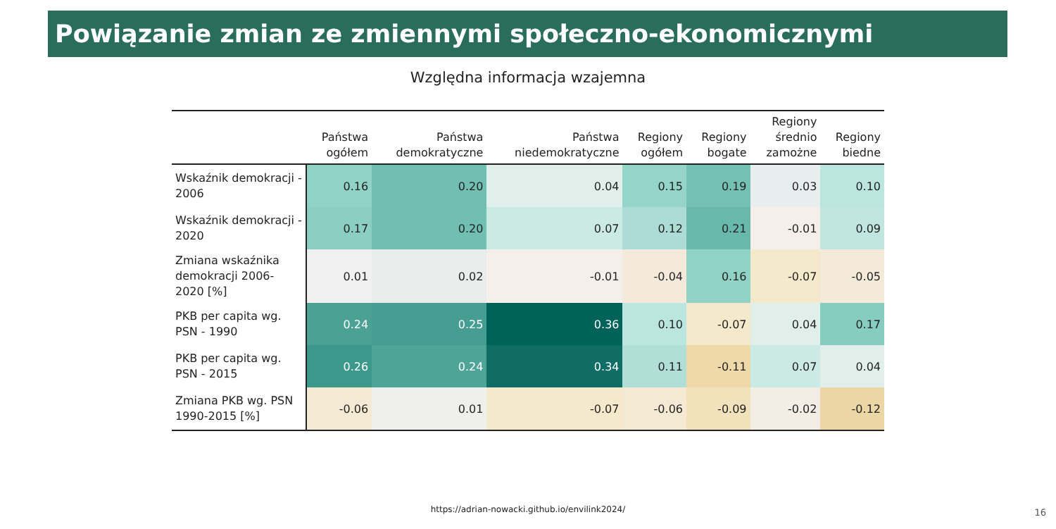Powiązanie zmian ze zmiennymi społeczno-ekonomicznymi
Względna informacja wzajemna
| | Państwa ogółem | Państwa demokratyczne | Państwa niedemokratyczne | Regiony ogółem | Regiony bogate | Regiony średnio zamożne | Regiony biedne |
| --- | --- | --- | --- | --- | --- | --- | --- |
| Wskaźnik demokracji - 2006 | 0.16 | 0.20 | 0.04 | 0.15 | 0.19 | 0.03 | 0.10 |
| Wskaźnik demokracji - 2020 | 0.17 | 0.20 | 0.07 | 0.12 | 0.21 | -0.01 | 0.09 |
| Zmiana wskaźnika demokracji 2006-2020 [%] | 0.01 | 0.02 | -0.01 | -0.04 | 0.16 | -0.07 | -0.05 |
| PKB per capita wg. PSN - 1990 | 0.24 | 0.25 | 0.36 | 0.10 | -0.07 | 0.04 | 0.17 |
| PKB per capita wg. PSN - 2015 | 0.26 | 0.24 | 0.34 | 0.11 | -0.11 | 0.07 | 0.04 |
| Zmiana PKB wg. PSN 1990-2015 [%] | -0.06 | 0.01 | -0.07 | -0.06 | -0.09 | -0.02 | -0.12 |
https://adrian-nowacki.github.io/envilink2024/ 16